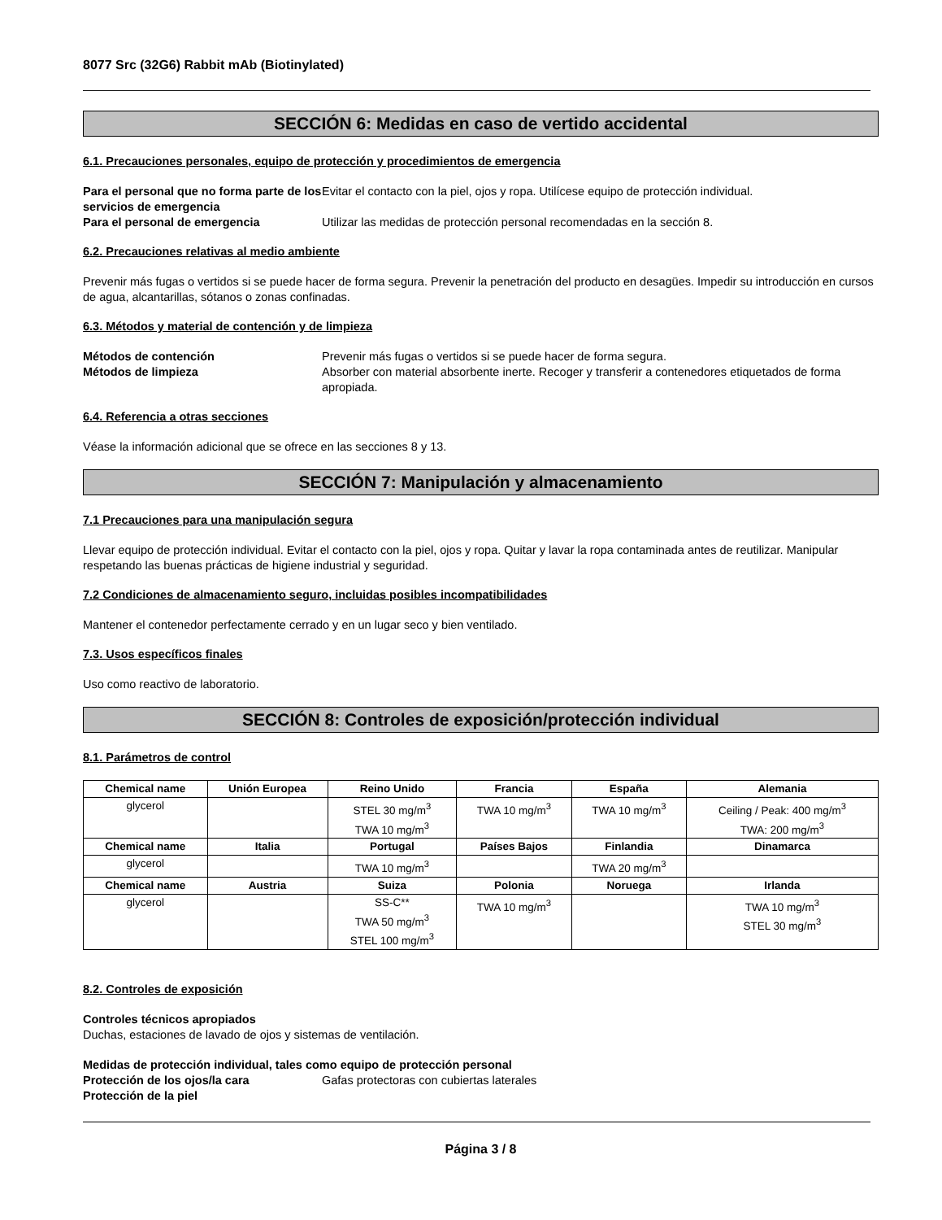8077 Src (32G6) Rabbit mAb (Biotinylated)
SECCIÓN 6: Medidas en caso de vertido accidental
6.1. Precauciones personales, equipo de protección y procedimientos de emergencia
Para el personal que no forma parte de los servicios de emergencia
Evitar el contacto con la piel, ojos y ropa. Utilícese equipo de protección individual.
Para el personal de emergencia Utilizar las medidas de protección personal recomendadas en la sección 8.
6.2. Precauciones relativas al medio ambiente
Prevenir más fugas o vertidos si se puede hacer de forma segura. Prevenir la penetración del producto en desagües. Impedir su introducción en cursos de agua, alcantarillas, sótanos o zonas confinadas.
6.3. Métodos y material de contención y de limpieza
Métodos de contención Prevenir más fugas o vertidos si se puede hacer de forma segura.
Métodos de limpieza Absorber con material absorbente inerte. Recoger y transferir a contenedores etiquetados de forma apropiada.
6.4. Referencia a otras secciones
Véase la información adicional que se ofrece en las secciones 8 y 13.
SECCIÓN 7: Manipulación y almacenamiento
7.1 Precauciones para una manipulación segura
Llevar equipo de protección individual. Evitar el contacto con la piel, ojos y ropa. Quitar y lavar la ropa contaminada antes de reutilizar. Manipular respetando las buenas prácticas de higiene industrial y seguridad.
7.2 Condiciones de almacenamiento seguro, incluidas posibles incompatibilidades
Mantener el contenedor perfectamente cerrado y en un lugar seco y bien ventilado.
7.3. Usos específicos finales
Uso como reactivo de laboratorio.
SECCIÓN 8: Controles de exposición/protección individual
8.1. Parámetros de control
| Chemical name | Unión Europea | Reino Unido | Francia | España | Alemania |
| --- | --- | --- | --- | --- | --- |
| glycerol | | STEL 30 mg/m<sup>3</sup> TWA 10 mg/m<sup>3</sup> | TWA 10 mg/m<sup>3</sup> | TWA 10 mg/m<sup>3</sup> | Ceiling / Peak: 400 mg/m<sup>3</sup> TWA: 200 mg/m<sup>3</sup> |
| Chemical name | Italia | Portugal | Países Bajos | Finlandia | Dinamarca |
| glycerol | | TWA 10 mg/m<sup>3</sup> | | TWA 20 mg/m<sup>3</sup> | |
| Chemical name | Austria | Suiza | Polonia | Noruega | Irlanda |
| glycerol | | SS-C** TWA 50 mg/m<sup>3</sup> STEL 100 mg/m<sup>3</sup> | TWA 10 mg/m<sup>3</sup> | | TWA 10 mg/m<sup>3</sup> STEL 30 mg/m<sup>3</sup> |
8.2. Controles de exposición
Controles técnicos apropiados
Duchas, estaciones de lavado de ojos y sistemas de ventilación.
Medidas de protección individual, tales como equipo de protección personal
Protección de los ojos/la cara Gafas protectoras con cubiertas laterales
Protección de la piel
Página 3 / 8